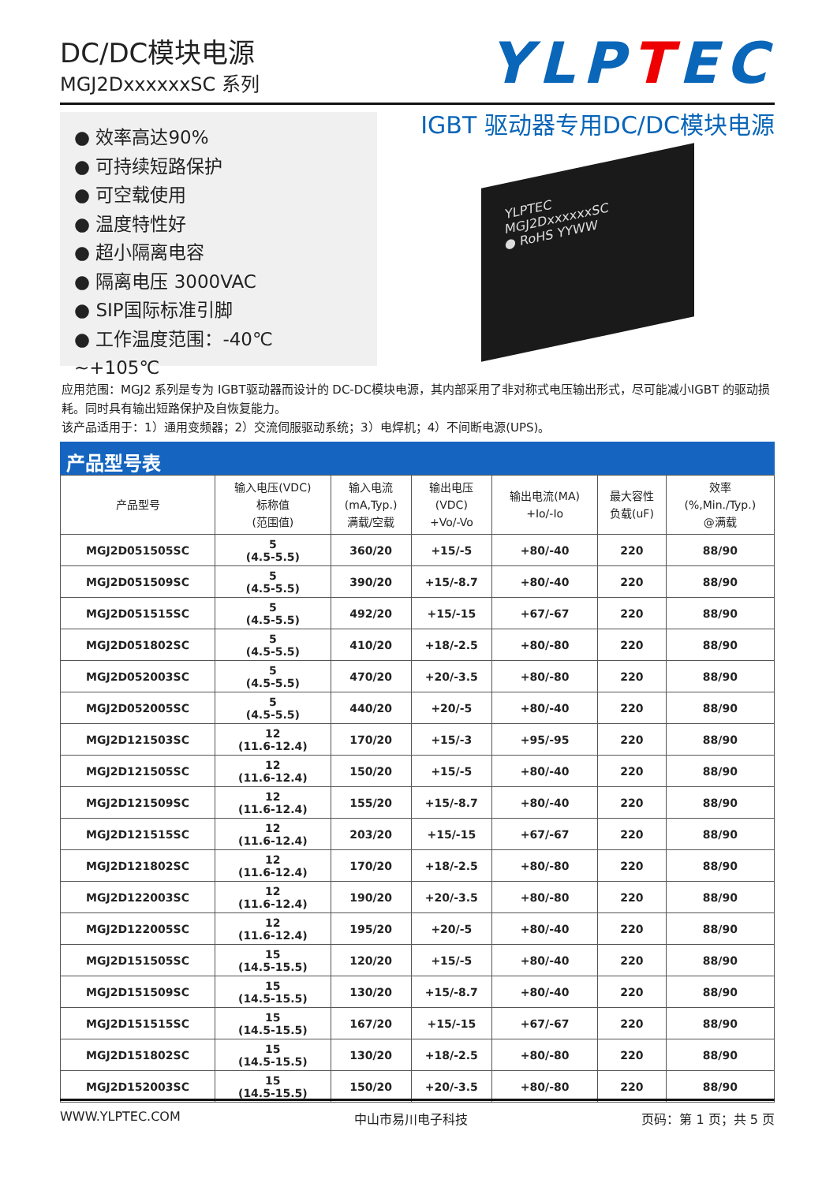DC/DC模块电源
MGJ2DxxxxxxSC 系列
YLPTEC
● 效率高达90%
● 可持续短路保护
● 可空载使用
● 温度特性好
● 超小隔离电容
● 隔离电压 3000VAC
● SIP国际标准引脚
● 工作温度范围：-40℃ ~+105℃
IGBT 驱动器专用DC/DC模块电源
YLPTEC
MGJ2DxxxxxxSC
● RoHS YYWW
应用范围：MGJ2 系列是专为 IGBT驱动器而设计的 DC-DC模块电源，其内部采用了非对称式电压输出形式，尽可能减小IGBT 的驱动损耗。同时具有输出短路保护及自恢复能力。
该产品适用于：1）通用变频器；2）交流伺服驱动系统；3）电焊机；4）不间断电源(UPS)。
产品型号表
| 产品型号 | 输入电压(VDC) 标称值 (范围值) | 输入电流 (mA,Typ.) 满载/空载 | 输出电压 (VDC) +Vo/-Vo | 输出电流(MA) +Io/-Io | 最大容性 负载(uF) | 效率 (%,Min./Typ.) @满载 |
| --- | --- | --- | --- | --- | --- | --- |
| MGJ2D051505SC | 5 (4.5-5.5) | 360/20 | +15/-5 | +80/-40 | 220 | 88/90 |
| MGJ2D051509SC | 5 (4.5-5.5) | 390/20 | +15/-8.7 | +80/-40 | 220 | 88/90 |
| MGJ2D051515SC | 5 (4.5-5.5) | 492/20 | +15/-15 | +67/-67 | 220 | 88/90 |
| MGJ2D051802SC | 5 (4.5-5.5) | 410/20 | +18/-2.5 | +80/-80 | 220 | 88/90 |
| MGJ2D052003SC | 5 (4.5-5.5) | 470/20 | +20/-3.5 | +80/-80 | 220 | 88/90 |
| MGJ2D052005SC | 5 (4.5-5.5) | 440/20 | +20/-5 | +80/-40 | 220 | 88/90 |
| MGJ2D121503SC | 12 (11.6-12.4) | 170/20 | +15/-3 | +95/-95 | 220 | 88/90 |
| MGJ2D121505SC | 12 (11.6-12.4) | 150/20 | +15/-5 | +80/-40 | 220 | 88/90 |
| MGJ2D121509SC | 12 (11.6-12.4) | 155/20 | +15/-8.7 | +80/-40 | 220 | 88/90 |
| MGJ2D121515SC | 12 (11.6-12.4) | 203/20 | +15/-15 | +67/-67 | 220 | 88/90 |
| MGJ2D121802SC | 12 (11.6-12.4) | 170/20 | +18/-2.5 | +80/-80 | 220 | 88/90 |
| MGJ2D122003SC | 12 (11.6-12.4) | 190/20 | +20/-3.5 | +80/-80 | 220 | 88/90 |
| MGJ2D122005SC | 12 (11.6-12.4) | 195/20 | +20/-5 | +80/-40 | 220 | 88/90 |
| MGJ2D151505SC | 15 (14.5-15.5) | 120/20 | +15/-5 | +80/-40 | 220 | 88/90 |
| MGJ2D151509SC | 15 (14.5-15.5) | 130/20 | +15/-8.7 | +80/-40 | 220 | 88/90 |
| MGJ2D151515SC | 15 (14.5-15.5) | 167/20 | +15/-15 | +67/-67 | 220 | 88/90 |
| MGJ2D151802SC | 15 (14.5-15.5) | 130/20 | +18/-2.5 | +80/-80 | 220 | 88/90 |
| MGJ2D152003SC | 15 (14.5-15.5) | 150/20 | +20/-3.5 | +80/-80 | 220 | 88/90 |
WWW.YLPTEC.COM 中山市易川电子科技 页码：第 1 页；共 5 页